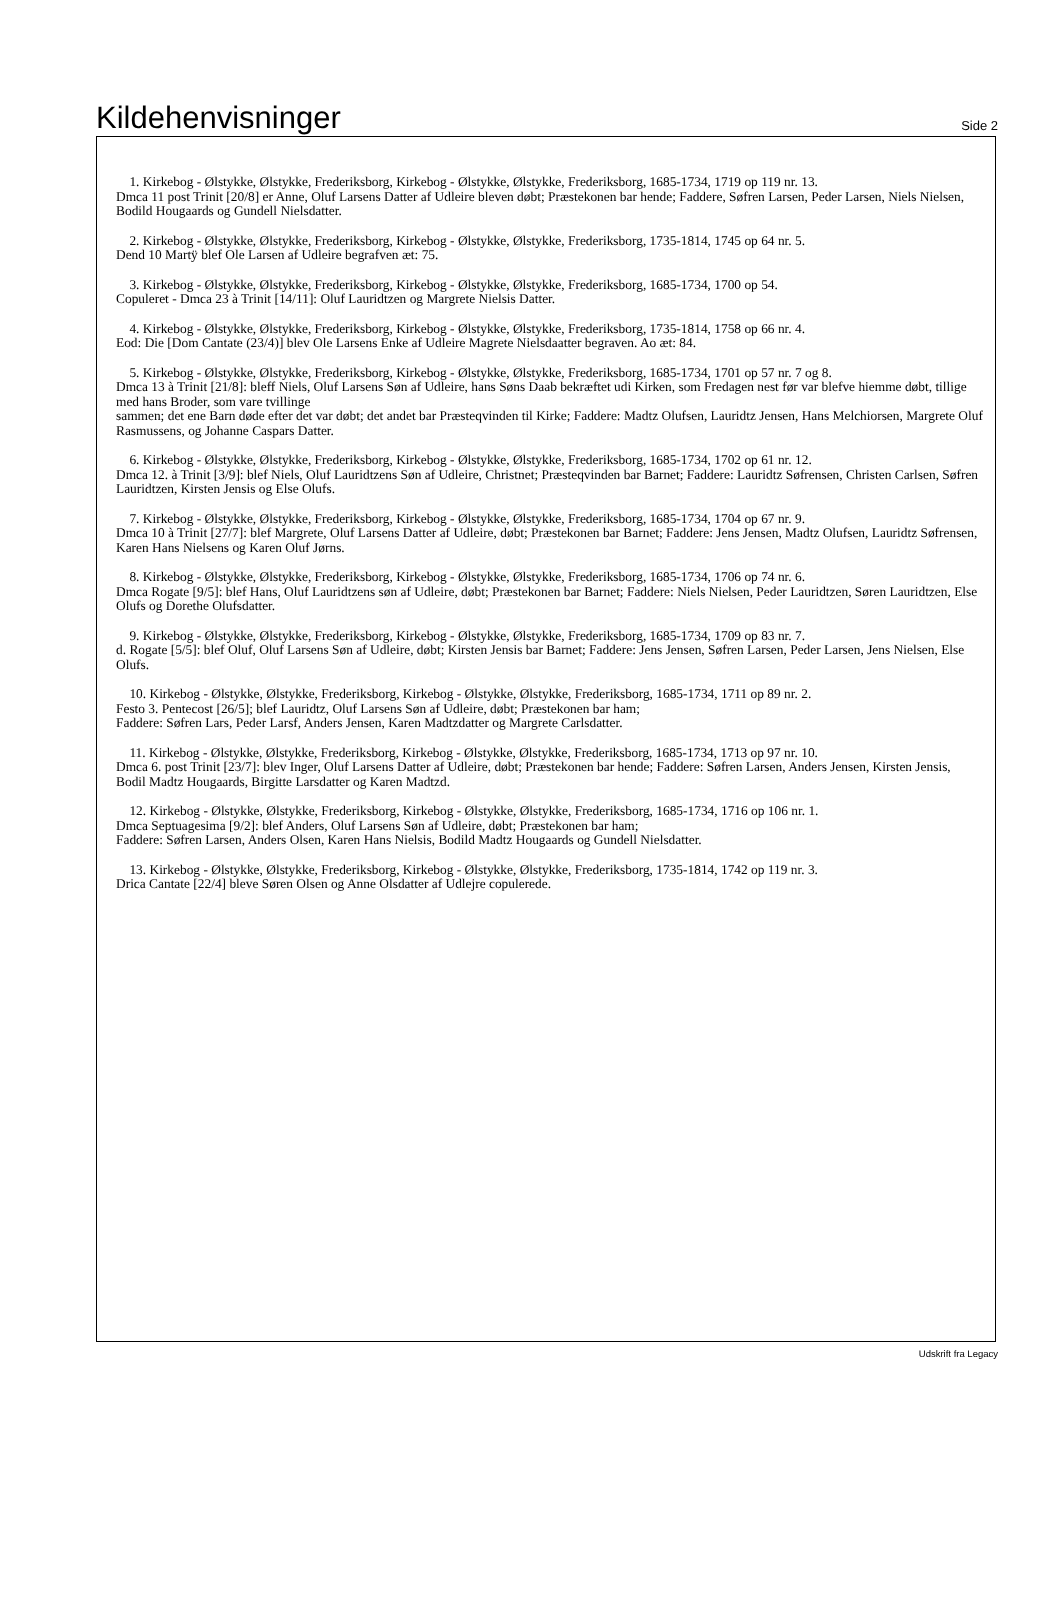Kildehenvisninger
Side 2
1. Kirkebog - Ølstykke, Ølstykke, Frederiksborg, Kirkebog - Ølstykke, Ølstykke, Frederiksborg, 1685-1734, 1719 op 119 nr. 13.
Dmca 11 post Trinit [20/8] er Anne, Oluf Larsens Datter af Udleire bleven døbt; Præstekonen bar hende; Faddere, Søfren Larsen, Peder Larsen, Niels Nielsen, Bodild Hougaards og Gundell Nielsdatter.
2. Kirkebog - Ølstykke, Ølstykke, Frederiksborg, Kirkebog - Ølstykke, Ølstykke, Frederiksborg, 1735-1814, 1745 op 64 nr. 5.
Dend 10 Martÿ blef Ole Larsen af Udleire begrafven æt: 75.
3. Kirkebog - Ølstykke, Ølstykke, Frederiksborg, Kirkebog - Ølstykke, Ølstykke, Frederiksborg, 1685-1734, 1700 op 54.
Copuleret - Dmca 23 à Trinit [14/11]: Oluf Lauridtzen og Margrete Nielsis Datter.
4. Kirkebog - Ølstykke, Ølstykke, Frederiksborg, Kirkebog - Ølstykke, Ølstykke, Frederiksborg, 1735-1814, 1758 op 66 nr. 4.
Eod: Die [Dom Cantate (23/4)] blev Ole Larsens Enke af Udleire Magrete Nielsdaatter begraven. Ao æt: 84.
5. Kirkebog - Ølstykke, Ølstykke, Frederiksborg, Kirkebog - Ølstykke, Ølstykke, Frederiksborg, 1685-1734, 1701 op 57 nr. 7 og 8.
Dmca 13 à Trinit [21/8]: bleff Niels, Oluf Larsens Søn af Udleire, hans Søns Daab bekræftet udi Kirken, som Fredagen nest før var blefve hiemme døbt, tillige med hans Broder, som vare tvillinge
sammen; det ene Barn døde efter det var døbt; det andet bar Præsteqvinden til Kirke; Faddere: Madtz Olufsen, Lauridtz Jensen, Hans Melchiorsen, Margrete Oluf Rasmussens, og Johanne Caspars Datter.
6. Kirkebog - Ølstykke, Ølstykke, Frederiksborg, Kirkebog - Ølstykke, Ølstykke, Frederiksborg, 1685-1734, 1702 op 61 nr. 12.
Dmca 12. à Trinit [3/9]: blef Niels, Oluf Lauridtzens Søn af Udleire, Christnet; Præsteqvinden bar Barnet; Faddere: Lauridtz Søfrensen, Christen Carlsen, Søfren Lauridtzen, Kirsten Jensis og Else Olufs.
7. Kirkebog - Ølstykke, Ølstykke, Frederiksborg, Kirkebog - Ølstykke, Ølstykke, Frederiksborg, 1685-1734, 1704 op 67 nr. 9.
Dmca 10 à Trinit [27/7]: blef Margrete, Oluf Larsens Datter af Udleire, døbt; Præstekonen bar Barnet; Faddere: Jens Jensen, Madtz Olufsen, Lauridtz Søfrensen, Karen Hans Nielsens og Karen Oluf Jørns.
8. Kirkebog - Ølstykke, Ølstykke, Frederiksborg, Kirkebog - Ølstykke, Ølstykke, Frederiksborg, 1685-1734, 1706 op 74 nr. 6.
Dmca Rogate [9/5]: blef Hans, Oluf Lauridtzens søn af Udleire, døbt; Præstekonen bar Barnet; Faddere: Niels Nielsen, Peder Lauridtzen, Søren Lauridtzen, Else Olufs og Dorethe Olufsdatter.
9. Kirkebog - Ølstykke, Ølstykke, Frederiksborg, Kirkebog - Ølstykke, Ølstykke, Frederiksborg, 1685-1734, 1709 op 83 nr. 7.
d. Rogate [5/5]: blef Oluf, Oluf Larsens Søn af Udleire, døbt; Kirsten Jensis bar Barnet; Faddere: Jens Jensen, Søfren Larsen, Peder Larsen, Jens Nielsen, Else Olufs.
10. Kirkebog - Ølstykke, Ølstykke, Frederiksborg, Kirkebog - Ølstykke, Ølstykke, Frederiksborg, 1685-1734, 1711 op 89 nr. 2.
Festo 3. Pentecost [26/5]; blef Lauridtz, Oluf Larsens Søn af Udleire, døbt; Præstekonen bar ham;
Faddere: Søfren Lars, Peder Larsf, Anders Jensen, Karen Madtzdatter og Margrete Carlsdatter.
11. Kirkebog - Ølstykke, Ølstykke, Frederiksborg, Kirkebog - Ølstykke, Ølstykke, Frederiksborg, 1685-1734, 1713 op 97 nr. 10.
Dmca 6. post Trinit [23/7]: blev Inger, Oluf Larsens Datter af Udleire, døbt; Præstekonen bar hende; Faddere: Søfren Larsen, Anders Jensen, Kirsten Jensis, Bodil Madtz Hougaards, Birgitte Larsdatter og Karen Madtzd.
12. Kirkebog - Ølstykke, Ølstykke, Frederiksborg, Kirkebog - Ølstykke, Ølstykke, Frederiksborg, 1685-1734, 1716 op 106 nr. 1.
Dmca Septuagesima [9/2]: blef Anders, Oluf Larsens Søn af Udleire, døbt; Præstekonen bar ham;
Faddere: Søfren Larsen, Anders Olsen, Karen Hans Nielsis, Bodild Madtz Hougaards og Gundell Nielsdatter.
13. Kirkebog - Ølstykke, Ølstykke, Frederiksborg, Kirkebog - Ølstykke, Ølstykke, Frederiksborg, 1735-1814, 1742 op 119 nr. 3.
Drica Cantate [22/4] bleve Søren Olsen og Anne Olsdatter af Udlejre copulerede.
Udskrift fra Legacy